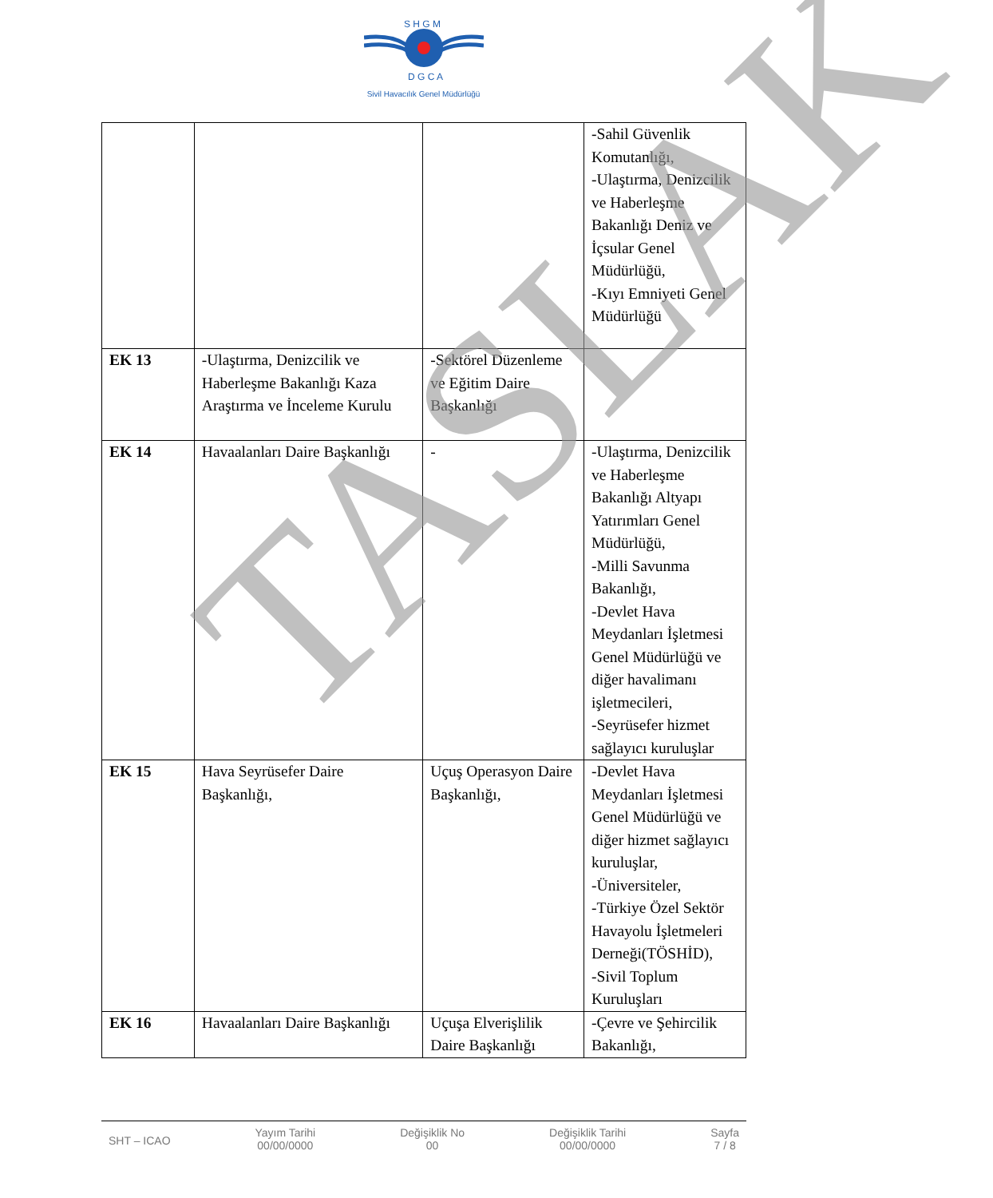S H G M
D G C A
Sivil Havacılık Genel Müdürlüğü
| | | | -Sahil Güvenlik Komutanlığı, -Ulaştırma, Denizcilik ve Haberleşme Bakanlığı Deniz ve İçsular Genel Müdürlüğü, -Kıyı Emniyeti Genel Müdürlüğü |
| EK 13 | -Ulaştırma, Denizcilik ve Haberleşme Bakanlığı Kaza Araştırma ve İnceleme Kurulu | -Sektörel Düzenleme ve Eğitim Daire Başkanlığı | |
| EK 14 | Havaalanları Daire Başkanlığı | - | -Ulaştırma, Denizcilik ve Haberleşme Bakanlığı Altyapı Yatırımları Genel Müdürlüğü, -Milli Savunma Bakanlığı, -Devlet Hava Meydanları İşletmesi Genel Müdürlüğü ve diğer havalimanı işletmecileri, -Seyrüsefer hizmet sağlayıcı kuruluşlar |
| EK 15 | Hava Seyrüsefer Daire Başkanlığı, | Uçuş Operasyon Daire Başkanlığı, | -Devlet Hava Meydanları İşletmesi Genel Müdürlüğü ve diğer hizmet sağlayıcı kuruluşlar, -Üniversiteler, -Türkiye Özel Sektör Havayolu İşletmeleri Derneği(TÖSHİD), -Sivil Toplum Kuruluşları |
| EK 16 | Havaalanları Daire Başkanlığı | Uçuşa Elverişlilik Daire Başkanlığı | -Çevre ve Şehircilik Bakanlığı, |
TASLAK
SHT – ICAO
Yayım Tarihi
00/00/0000
Değişiklik No
00
Değişiklik Tarihi
00/00/0000
Sayfa
7 / 8